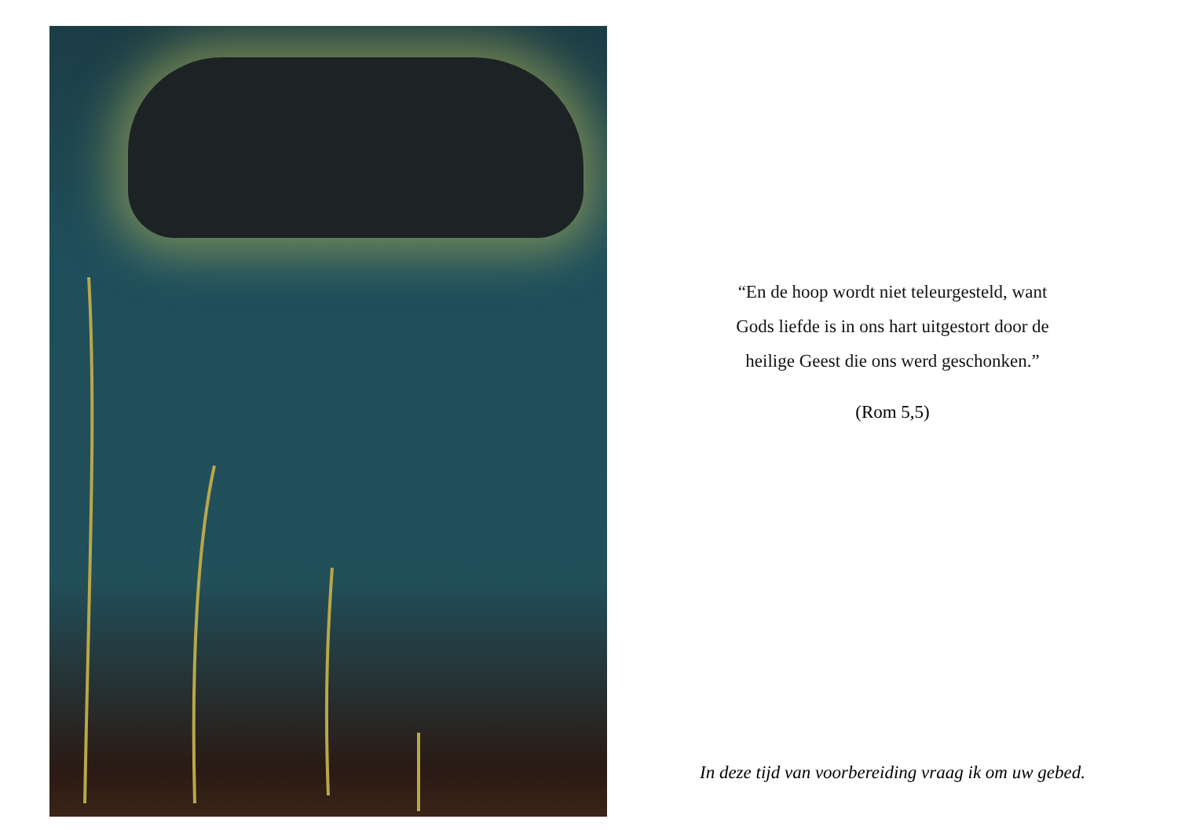“En de hoop wordt niet teleurgesteld, want
Gods liefde is in ons hart uitgestort door de
heilige Geest die ons werd geschonken.”
(Rom 5,5)
In deze tijd van voorbereiding vraag ik om uw gebed.